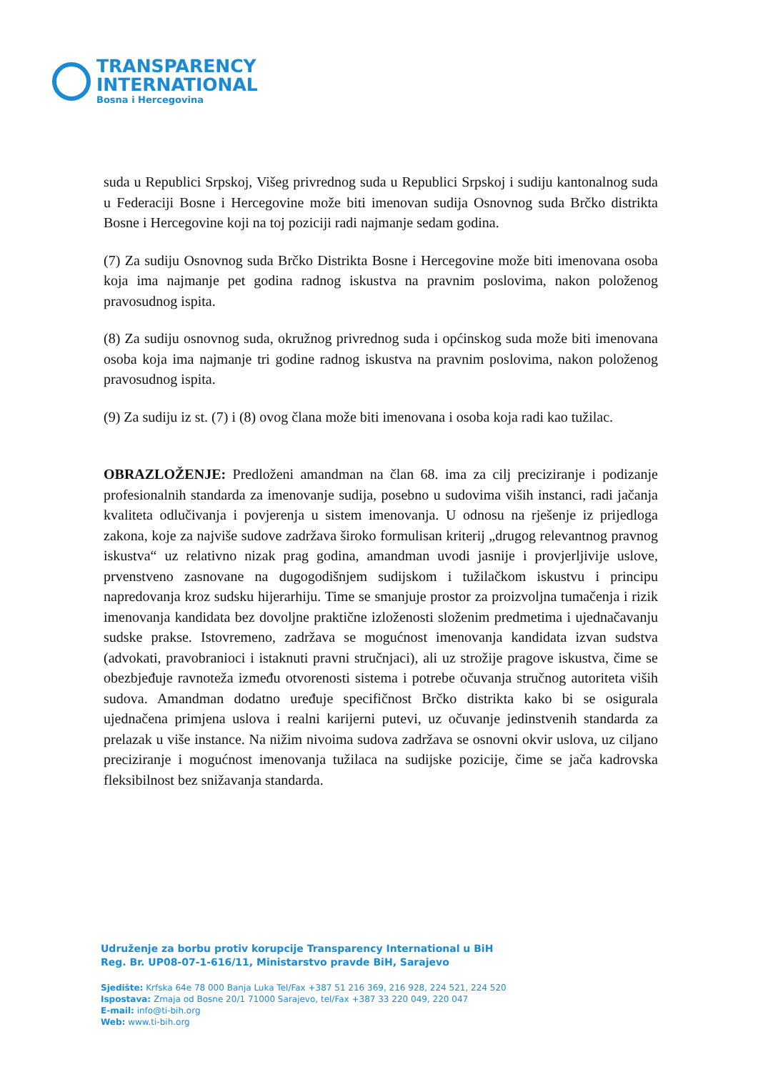TRANSPARENCY
INTERNATIONAL
Bosna i Hercegovina
suda u Republici Srpskoj, Višeg privrednog suda u Republici Srpskoj i sudiju kantonalnog suda u Federaciji Bosne i Hercegovine može biti imenovan sudija Osnovnog suda Brčko distrikta Bosne i Hercegovine koji na toj poziciji radi najmanje sedam godina.
(7) Za sudiju Osnovnog suda Brčko Distrikta Bosne i Hercegovine može biti imenovana osoba koja ima najmanje pet godina radnog iskustva na pravnim poslovima, nakon položenog pravosudnog ispita.
(8) Za sudiju osnovnog suda, okružnog privrednog suda i općinskog suda može biti imenovana osoba koja ima najmanje tri godine radnog iskustva na pravnim poslovima, nakon položenog pravosudnog ispita.
(9) Za sudiju iz st. (7) i (8) ovog člana može biti imenovana i osoba koja radi kao tužilac.
OBRAZLOŽENJE: Predloženi amandman na član 68. ima za cilj preciziranje i podizanje profesionalnih standarda za imenovanje sudija, posebno u sudovima viših instanci, radi jačanja kvaliteta odlučivanja i povjerenja u sistem imenovanja. U odnosu na rješenje iz prijedloga zakona, koje za najviše sudove zadržava široko formulisan kriterij „drugog relevantnog pravnog iskustva“ uz relativno nizak prag godina, amandman uvodi jasnije i provjerljivije uslove, prvenstveno zasnovane na dugogodišnjem sudijskom i tužilačkom iskustvu i principu napredovanja kroz sudsku hijerarhiju. Time se smanjuje prostor za proizvoljna tumačenja i rizik imenovanja kandidata bez dovoljne praktične izloženosti složenim predmetima i ujednačavanju sudske prakse. Istovremeno, zadržava se mogućnost imenovanja kandidata izvan sudstva (advokati, pravobranioci i istaknuti pravni stručnjaci), ali uz strožije pragove iskustva, čime se obezbjeđuje ravnoteža između otvorenosti sistema i potrebe očuvanja stručnog autoriteta viših sudova. Amandman dodatno uređuje specifičnost Brčko distrikta kako bi se osigurala ujednačena primjena uslova i realni karijerni putevi, uz očuvanje jedinstvenih standarda za prelazak u više instance. Na nižim nivoima sudova zadržava se osnovni okvir uslova, uz ciljano preciziranje i mogućnost imenovanja tužilaca na sudijske pozicije, čime se jača kadrovska fleksibilnost bez snižavanja standarda.
Udruženje za borbu protiv korupcije Transparency International u BiH
Reg. Br. UP08-07-1-616/11, Ministarstvo pravde BiH, Sarajevo
Sjedište: Krfska 64e 78 000 Banja Luka Tel/Fax +387 51 216 369, 216 928, 224 521, 224 520
Ispostava: Zmaja od Bosne 20/1 71000 Sarajevo, tel/Fax +387 33 220 049, 220 047
E-mail: info@ti-bih.org
Web: www.ti-bih.org